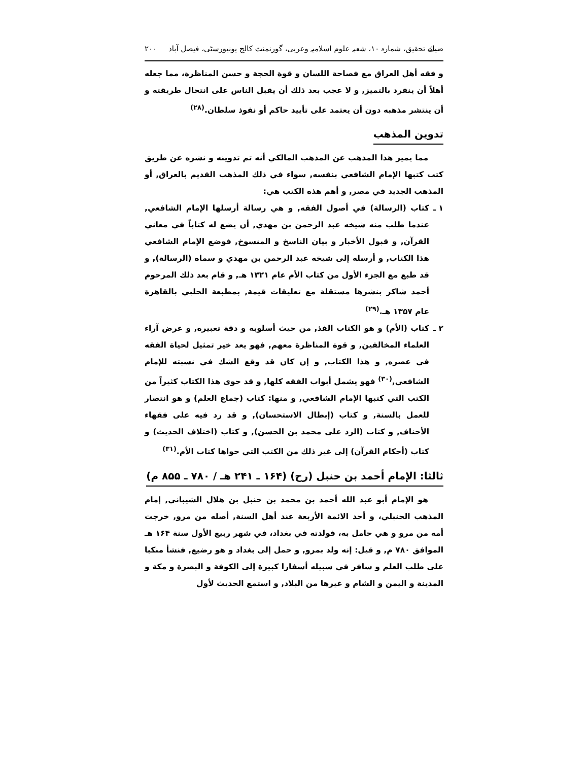ضیائے تحقیق، شمارہ ۱۰، شعبہ علوم اسلامیہ وعربی، گورنمنٹ کالج یونیورسٹی، فیصل آباد ۲۰۰
و فقه أهل العراق مع فصاحة اللسان و قوة الحجة و حسن المناظرة، مما جعله أهلاً أن ينفرد بالتميز, و لا عجب بعد ذلك أن يقبل الناس على انتحال طريقته و أن ينتشر مذهبه دون أن يعتمد على تأييد حاكم أو نفوذ سلطان.<sup>(۲۸)</sup>
تدوين المذهب
مما يميز هذا المذهب عن المذهب المالكي أنه تم تدوينه و نشره عن طريق كتب كتبها الإمام الشافعي بنفسه, سواء في ذلك المذهب القديم بالعراق, أو المذهب الجديد في مصر, و أهم هذه الكتب هي:
۱ ـ كتاب (الرسالة) في أصول الفقه, و هي رسالة أرسلها الإمام الشافعي, عندما طلب منه شيخه عبد الرحمن بن مهدي, أن يضع له كتاباً في معاني القرآن, و قبول الأخبار و بيان الناسخ و المنسوخ, فوضع الإمام الشافعي هذا الكتاب, و أرسله إلى شيخه عبد الرحمن بن مهدي و سماه (الرسالة), و قد طبع مع الجزء الأول من كتاب الأم عام ۱۳۲۱ هـ, و قام بعد ذلك المرحوم أحمد شاكر بنشرها مستقلة مع تعليقات قيمة, بمطبعة الحلبي بالقاهرة عام ۱۳۵۷ هـ.<sup>(۲۹)</sup>
۲ ـ كتاب (الأم) و هو الكتاب الفذ, من حيث أسلوبه و دقة تعبيره, و عرض آراء العلماء المخالفين, و قوة المناظرة معهم, فهو يعد خير تمثيل لحياة الفقه في عصره, و هذا الكتاب, و إن كان قد وقع الشك في نسبته للإمام الشافعي,<sup>(۳۰)</sup> فهو يشمل أبواب الفقه كلها, و قد حوى هذا الكتاب كثيراً من الكتب التي كتبها الإمام الشافعي, و منها: كتاب (جماع العلم) و هو انتصار للعمل بالسنة, و كتاب (إبطال الاستحسان), و قد رد فيه على فقهاء الأحناف, و كتاب (الرد على محمد بن الحسن), و كتاب (اختلاف الحديث) و كتاب (أحكام القرآن) إلى غير ذلك من الكتب التي حواها كتاب الأم.<sup>(۳۱)</sup>
ثالثا: الإمام أحمد بن حنبل (رح) (۱۶۴ ـ ۲۴۱ هـ / ۷۸۰ ـ ۸۵۵ م)
هو الإمام أبو عبد الله أحمد بن محمد بن حنبل بن هلال الشيباني, إمام المذهب الحنبلي، و أحد الائمة الأربعة عند أهل السنة, أصله من مرو, خرجت أمه من مرو و هي حامل به، فولدته في بغداد، في شهر ربيع الأول سنة ۱۶۴ هـ الموافق ۷۸۰ م, و قيل: إنه ولد بمرو, و حمل إلى بغداد و هو رضيع, فنشأ منكبا على طلب العلم و سافر في سبيله أسفارا كبيرة إلى الكوفة و البصرة و مكة و المدينة و اليمن و الشام و غيرها من البلاد, و استمع الحديث لأول